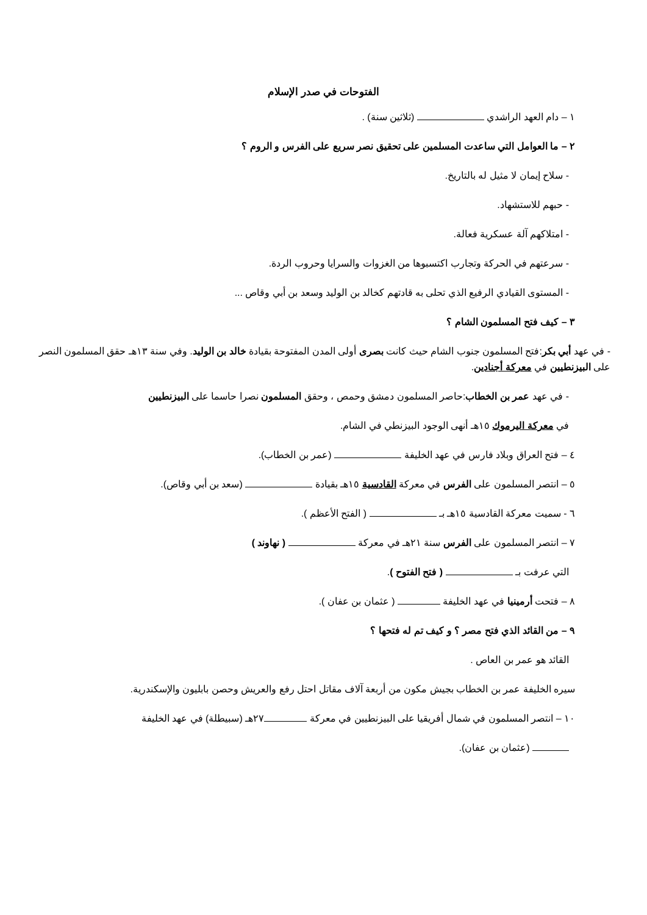الفتوحات في صدر الإسلام
١ – دام العهد الراشدي (ثلاثين سنة) .
٢ – ما العوامل التي ساعدت المسلمين على تحقيق نصر سريع على الفرس و الروم ؟
- سلاح إيمان لا مثيل له بالتاريخ.
- حبهم للاستشهاد.
- امتلاكهم آلة عسكرية فعالة.
- سرعتهم في الحركة وتجارب اكتسبوها من الغزوات والسرايا وحروب الردة.
- المستوى القيادي الرفيع الذي تحلى به قادتهم كخالد بن الوليد وسعد بن أبي وقاص ...
٣ – كيف فتح المسلمون الشام ؟
- في عهد أبي بكر:فتح المسلمون جنوب الشام حيث كانت بصرى أولى المدن المفتوحة بقيادة خالد بن الوليد. وفي سنة ١٣هـ حقق المسلمون النصر على البيزنطيين في معركة أجنادين.
- في عهد عمر بن الخطاب:حاصر المسلمون دمشق وحمص ، وحقق المسلمون نصرا حاسما على البيزنطيين
في معركة اليرموك ١٥هـ أنهى الوجود البيزنطي في الشام.
٤ – فتح العراق وبلاد فارس في عهد الخليفة (عمر بن الخطاب).
٥ – انتصر المسلمون على الفرس في معركة القادسية ١٥هـ بقيادة (سعد بن أبي وقاص).
٦ - سميت معركة القادسية ١٥هـ بـ ( الفتح الأعظم ).
٧ – انتصر المسلمون على الفرس سنة ٢١هـ في معركة ( نهاوند )
التي عرفت بـ ( فتح الفتوح ).
٨ – فتحت أرمينيا في عهد الخليفة ( عثمان بن عفان ).
٩ – من القائد الذي فتح مصر ؟ و كيف تم له فتحها ؟
القائد هو عمر بن العاص .
سيره الخليفة عمر بن الخطاب بجيش مكون من أربعة آلاف مقاتل احتل رفع والعريش وحصن بابليون والإسكندرية.
١٠ – انتصر المسلمون في شمال أفريقيا على البيزنطيين في معركة ٢٧هـ (سبيطلة) في عهد الخليفة
(عثمان بن عفان).